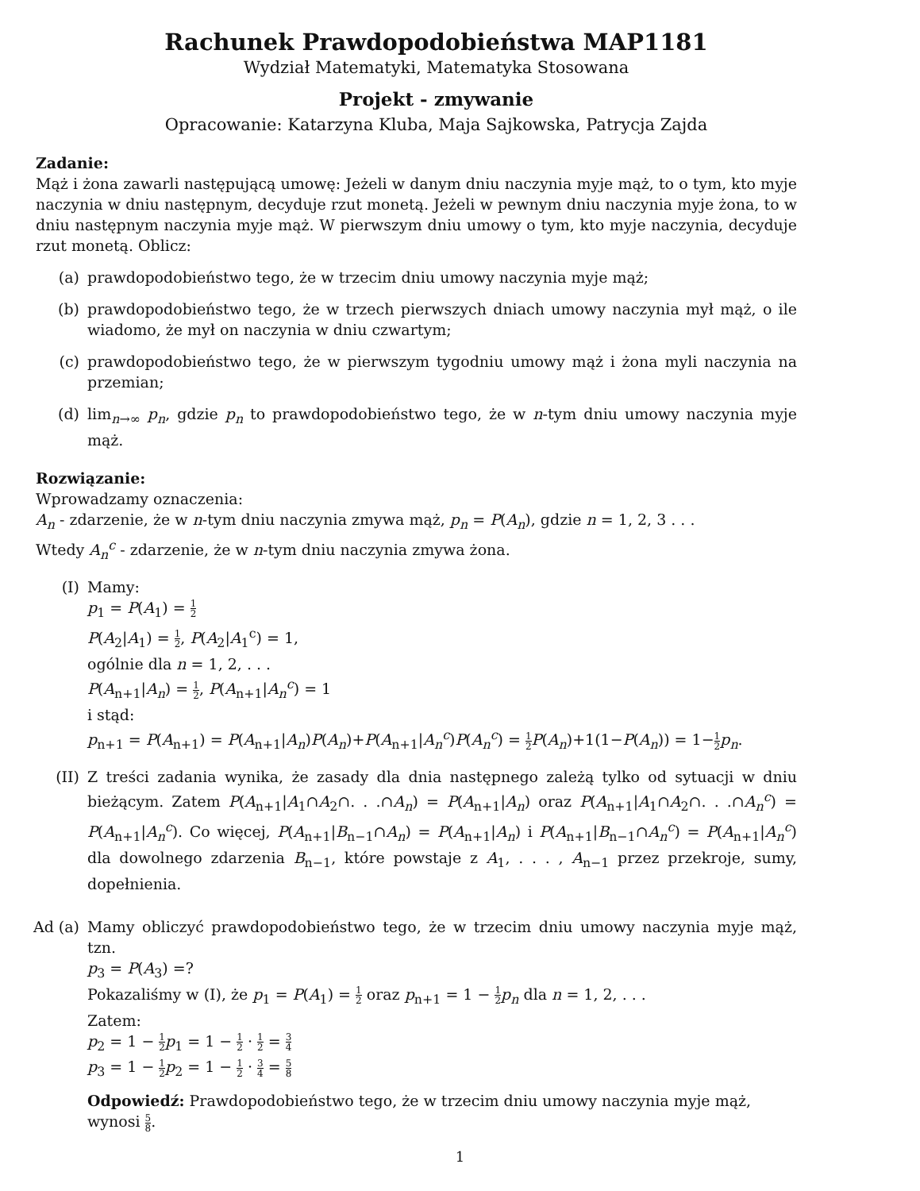Rachunek Prawdopodobieństwa MAP1181
Wydział Matematyki, Matematyka Stosowana
Projekt - zmywanie
Opracowanie: Katarzyna Kluba, Maja Sajkowska, Patrycja Zajda
Zadanie:
Mąż i żona zawarli następującą umowę: Jeżeli w danym dniu naczynia myje mąż, to o tym, kto myje naczynia w dniu następnym, decyduje rzut monetą. Jeżeli w pewnym dniu naczynia myje żona, to w dniu następnym naczynia myje mąż. W pierwszym dniu umowy o tym, kto myje naczynia, decyduje rzut monetą. Oblicz:
(a) prawdopodobieństwo tego, że w trzecim dniu umowy naczynia myje mąż;
(b) prawdopodobieństwo tego, że w trzech pierwszych dniach umowy naczynia mył mąż, o ile wiadomo, że mył on naczynia w dniu czwartym;
(c) prawdopodobieństwo tego, że w pierwszym tygodniu umowy mąż i żona myli naczynia na przemian;
(d) lim<sub>n→∞</sub> p<sub>n</sub>, gdzie p<sub>n</sub> to prawdopodobieństwo tego, że w n-tym dniu umowy naczynia myje mąż.
Rozwiązanie:
Wprowadzamy oznaczenia:
A<sub>n</sub> - zdarzenie, że w n-tym dniu naczynia zmywa mąż, p<sub>n</sub> = P(A<sub>n</sub>), gdzie n = 1, 2, 3 . . .
Wtedy A<sub>n</sub><sup>c</sup> - zdarzenie, że w n-tym dniu naczynia zmywa żona.
(I) Mamy:
p<sub>1</sub> = P(A<sub>1</sub>) = 1 2
P(A<sub>2</sub>|A<sub>1</sub>) = 1 2, P(A<sub>2</sub>|A<sub>1</sub><sup>c</sup>) = 1,
ogólnie dla n = 1, 2, . . .
P(A<sub>n+1</sub>|A<sub>n</sub>) = 1 2, P(A<sub>n+1</sub>|A<sub>n</sub><sup>c</sup>) = 1
i stąd:
p<sub>n+1</sub> = P(A<sub>n+1</sub>) = P(A<sub>n+1</sub>|A<sub>n</sub>)P(A<sub>n</sub>)+P(A<sub>n+1</sub>|A<sub>n</sub><sup>c</sup>)P(A<sub>n</sub><sup>c</sup>) = 1 2 P(A<sub>n</sub>)+1(1−P(A<sub>n</sub>)) = 1−1 2 p<sub>n</sub>.
(II) Z treści zadania wynika, że zasady dla dnia następnego zależą tylko od sytuacji w dniu bieżącym. Zatem P(A<sub>n+1</sub>|A<sub>1</sub>∩A<sub>2</sub>∩. . .∩A<sub>n</sub>) = P(A<sub>n+1</sub>|A<sub>n</sub>) oraz P(A<sub>n+1</sub>|A<sub>1</sub>∩A<sub>2</sub>∩. . .∩A<sub>n</sub><sup>c</sup>) = P(A<sub>n+1</sub>|A<sub>n</sub><sup>c</sup>). Co więcej, P(A<sub>n+1</sub>|B<sub>n−1</sub>∩A<sub>n</sub>) = P(A<sub>n+1</sub>|A<sub>n</sub>) i P(A<sub>n+1</sub>|B<sub>n−1</sub>∩A<sub>n</sub><sup>c</sup>) = P(A<sub>n+1</sub>|A<sub>n</sub><sup>c</sup>) dla dowolnego zdarzenia B<sub>n−1</sub>, które powstaje z A<sub>1</sub>, . . . , A<sub>n−1</sub> przez przekroje, sumy, dopełnienia.
Ad (a) Mamy obliczyć prawdopodobieństwo tego, że w trzecim dniu umowy naczynia myje mąż, tzn.
p<sub>3</sub> = P(A<sub>3</sub>) =?
Pokazaliśmy w (I), że p<sub>1</sub> = P(A<sub>1</sub>) = 1 2 oraz p<sub>n+1</sub> = 1 − 1 2 p<sub>n</sub> dla n = 1, 2, . . .
Zatem:
p<sub>2</sub> = 1 − 1 2 p<sub>1</sub> = 1 − 1 2 · 1 2 = 3 4
p<sub>3</sub> = 1 − 1 2 p<sub>2</sub> = 1 − 1 2 · 3 4 = 5 8
Odpowiedź: Prawdopodobieństwo tego, że w trzecim dniu umowy naczynia myje mąż,
wynosi 5 8.
1